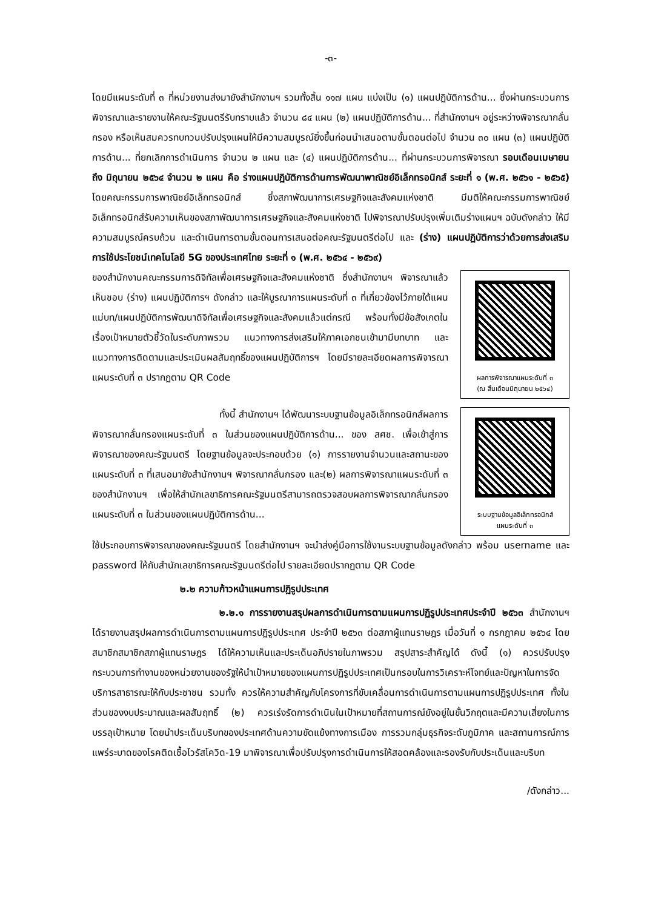-๓-
โดยมีแผนระดับที่ ๓ ที่หน่วยงานส่งมายังสำนักงานฯ รวมทั้งสิ้น ๑๑๗ แผน แบ่งเป็น (๑) แผนปฏิบัติการด้าน... ซึ่งผ่านกระบวนการพิจารณาและรายงานให้คณะรัฐมนตรีรับทราบแล้ว จำนวน ๘๔ แผน (๒) แผนปฏิบัติการด้าน... ที่สำนักงานฯ อยู่ระหว่างพิจารณากลั่นกรอง หรือเห็นสมควรทบทวนปรับปรุงแผนให้มีความสมบูรณ์ยิ่งขึ้นก่อนนำเสนอตามขั้นตอนต่อไป จำนวน ๓๐ แผน (๓) แผนปฏิบัติการด้าน... ที่ยกเลิกการดำเนินการ จำนวน ๒ แผน และ (๔) แผนปฏิบัติการด้าน... ที่ผ่านกระบวนการพิจารณา รอบเดือนเมษายน ถึง มิถุนายน ๒๕๖๔ จำนวน ๒ แผน คือ ร่างแผนปฏิบัติการด้านการพัฒนาพาณิชย์อิเล็กทรอนิกส์ ระยะที่ ๑ (พ.ศ. ๒๕๖๑ - ๒๕๖๕) โดยคณะกรรมการพาณิชย์อิเล็กทรอนิกส์ ซึ่งสภาพัฒนาการเศรษฐกิจและสังคมแห่งชาติ มีมติให้คณะกรรมการพาณิชย์อิเล็กทรอนิกส์รับความเห็นของสภาพัฒนาการเศรษฐกิจและสังคมแห่งชาติ ไปพิจารณาปรับปรุงเพิ่มเติมร่างแผนฯ ฉบับดังกล่าว ให้มีความสมบูรณ์ครบถ้วน และดำเนินการตามขั้นตอนการเสนอต่อคณะรัฐมนตรีต่อไป และ (ร่าง) แผนปฏิบัติการว่าด้วยการส่งเสริมการใช้ประโยชน์เทคโนโลยี 5G ของประเทศไทย ระยะที่ ๑ (พ.ศ. ๒๕๖๔ - ๒๕๖๙)
ของสำนักงานคณะกรรมการดิจิทัลเพื่อเศรษฐกิจและสังคมแห่งชาติ ซึ่งสำนักงานฯ พิจารณาแล้วเห็นชอบ (ร่าง) แผนปฏิบัติการฯ ดังกล่าว และให้บูรณาการแผนระดับที่ ๓ ที่เกี่ยวข้องไว้ภายใต้แผนแม่บท/แผนปฏิบัติการพัฒนาดิจิทัลเพื่อเศรษฐกิจและสังคมแล้วแต่กรณี พร้อมทั้งมีข้อสังเกตในเรื่องเป้าหมายตัวชี้วัดในระดับภาพรวม แนวทางการส่งเสริมให้ภาคเอกชนเข้ามามีบทบาท และแนวทางการติดตามและประเมินผลสัมฤทธิ์ของแผนปฏิบัติการฯ โดยมีรายละเอียดผลการพิจารณาแผนระดับที่ ๓ ปรากฏตาม QR Code
ผลการพิจารณาแผนระดับที่ ๓
(ณ สิ้นเดือนมิถุนายน ๒๕๖๔)
ทั้งนี้ สำนักงานฯ ได้พัฒนาระบบฐานข้อมูลอิเล็กทรอนิกส์ผลการพิจารณากลั่นกรองแผนระดับที่ ๓ ในส่วนของแผนปฏิบัติการด้าน... ของ สศช. เพื่อเข้าสู่การพิจารณาของคณะรัฐมนตรี โดยฐานข้อมูลจะประกอบด้วย (๑) การรายงานจำนวนและสถานะของแผนระดับที่ ๓ ที่เสนอมายังสำนักงานฯ พิจารณากลั่นกรอง และ(๒) ผลการพิจารณาแผนระดับที่ ๓ ของสำนักงานฯ เพื่อให้สำนักเลขาธิการคณะรัฐมนตรีสามารถตรวจสอบผลการพิจารณากลั่นกรองแผนระดับที่ ๓ ในส่วนของแผนปฏิบัติการด้าน...
ระบบฐานข้อมูลอิเล็กทรอนิกส์
แผนระดับที่ ๓
ใช้ประกอบการพิจารณาของคณะรัฐมนตรี โดยสำนักงานฯ จะนำส่งคู่มือการใช้งานระบบฐานข้อมูลดังกล่าว พร้อม username และ password ให้กับสำนักเลขาธิการคณะรัฐมนตรีต่อไป รายละเอียดปรากฏตาม QR Code
๒.๒ ความก้าวหน้าแผนการปฏิรูปประเทศ
๒.๒.๑ การรายงานสรุปผลการดำเนินการตามแผนการปฏิรูปประเทศประจำปี ๒๕๖๓ สำนักงานฯ ได้รายงานสรุปผลการดำเนินการตามแผนการปฏิรูปประเทศ ประจำปี ๒๕๖๓ ต่อสภาผู้แทนราษฎร เมื่อวันที่ ๑ กรกฎาคม ๒๕๖๔ โดยสมาชิกสมาชิกสภาผู้แทนราษฎร ได้ให้ความเห็นและประเด็นอภิปรายในภาพรวม สรุปสาระสำคัญได้ ดังนี้ (๑) ควรปรับปรุงกระบวนการทำงานของหน่วยงานของรัฐให้นำเป้าหมายของแผนการปฏิรูปประเทศเป็นกรอบในการวิเคราะห์โจทย์และปัญหาในการจัดบริการสาธารณะให้กับประชาชน รวมทั้ง ควรให้ความสำคัญกับโครงการที่ขับเคลื่อนการดำเนินการตามแผนการปฏิรูปประเทศ ทั้งในส่วนของงบประมาณและผลสัมฤทธิ์ (๒) ควรเร่งรัดการดำเนินในเป้าหมายที่สถานการณ์ยังอยู่ในขั้นวิกฤตและมีความเสี่ยงในการบรรลุเป้าหมาย โดยนำประเด็นบริบทของประเทศด้านความขัดแย้งทางการเมือง การรวมกลุ่มธุรกิจระดับภูมิภาค และสถานการณ์การแพร่ระบาดของโรคติดเชื้อไวรัสโควิด-19 มาพิจารณาเพื่อปรับปรุงการดำเนินการให้สอดคล้องและรองรับกับประเด็นและบริบท
/ดังกล่าว...